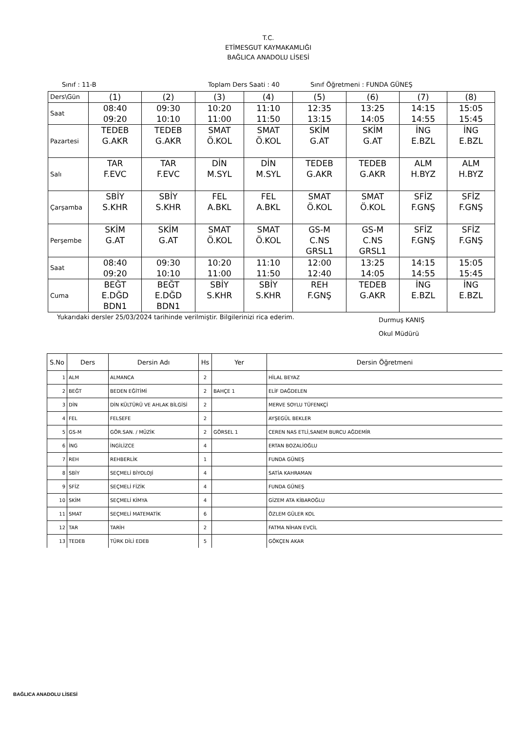T.C.
ETİMESGUT KAYMAKAMLIĞI
BAĞLICA ANADOLU LİSESİ
Sınıf : 11-B Toplam Ders Saati : 40 Sınıf Öğretmeni : FUNDA GÜNEŞ
| Ders\Gün | (1) | (2) | (3) | (4) | (5) | (6) | (7) | (8) |
| Saat | 08:40 09:20 | 09:30 10:10 | 10:20 11:00 | 11:10 11:50 | 12:35 13:15 | 13:25 14:05 | 14:15 14:55 | 15:05 15:45 |
| Pazartesi | TEDEB G.AKR | TEDEB G.AKR | SMAT Ö.KOL | SMAT Ö.KOL | SKİM G.AT | SKİM G.AT | İNG E.BZL | İNG E.BZL |
| Salı | TAR F.EVC | TAR F.EVC | DİN M.SYL | DİN M.SYL | TEDEB G.AKR | TEDEB G.AKR | ALM H.BYZ | ALM H.BYZ |
| Çarşamba | SBİY S.KHR | SBİY S.KHR | FEL A.BKL | FEL A.BKL | SMAT Ö.KOL | SMAT Ö.KOL | SFİZ F.GNŞ | SFİZ F.GNŞ |
| Perşembe | SKİM G.AT | SKİM G.AT | SMAT Ö.KOL | SMAT Ö.KOL | GS-M C.NS GRSL1 | GS-M C.NS GRSL1 | SFİZ F.GNŞ | SFİZ F.GNŞ |
| Saat | 08:40 09:20 | 09:30 10:10 | 10:20 11:00 | 11:10 11:50 | 12:00 12:40 | 13:25 14:05 | 14:15 14:55 | 15:05 15:45 |
| Cuma | BEĞT E.DĞD BDN1 | BEĞT E.DĞD BDN1 | SBİY S.KHR | SBİY S.KHR | REH F.GNŞ | TEDEB G.AKR | İNG E.BZL | İNG E.BZL |
Yukarıdaki dersler 25/03/2024 tarihinde verilmiştir. Bilgilerinizi rica ederim. Durmuş KANIŞ
Okul Müdürü
| S.No | Ders | Dersin Adı | Hs | Yer | Dersin Öğretmeni |
| --- | --- | --- | --- | --- | --- |
| 1 | ALM | ALMANCA | 2 | | HİLAL BEYAZ |
| 2 | BEĞT | BEDEN EĞİTİMİ | 2 | BAHÇE 1 | ELİF DAĞDELEN |
| 3 | DİN | DİN KÜLTÜRÜ VE AHLAK BİLGİSİ | 2 | | MERVE SOYLU TÜFENKÇİ |
| 4 | FEL | FELSEFE | 2 | | AYŞEGÜL BEKLER |
| 5 | GS-M | GÖR.SAN. / MÜZİK | 2 | GÖRSEL 1 | CEREN NAS ETLİ,SANEM BURCU AĞDEMİR |
| 6 | İNG | İNGİLİZCE | 4 | | ERTAN BOZALİOĞLU |
| 7 | REH | REHBERLİK | 1 | | FUNDA GÜNEŞ |
| 8 | SBİY | SEÇMELİ BİYOLOJİ | 4 | | SATİA KAHRAMAN |
| 9 | SFİZ | SEÇMELİ FİZİK | 4 | | FUNDA GÜNEŞ |
| 10 | SKİM | SEÇMELİ KİMYA | 4 | | GİZEM ATA KİBAROĞLU |
| 11 | SMAT | SEÇMELİ MATEMATİK | 6 | | ÖZLEM GÜLER KOL |
| 12 | TAR | TARİH | 2 | | FATMA NİHAN EVCİL |
| 13 | TEDEB | TÜRK DİLİ EDEB | 5 | | GÖKÇEN AKAR |
BAĞLICA ANADOLU LİSESİ